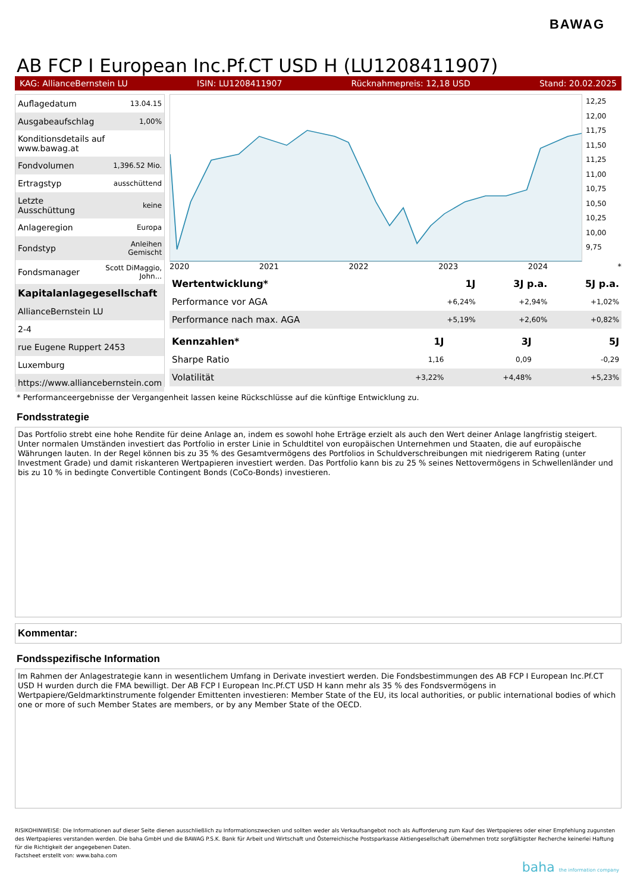BAWAG
AB FCP I European Inc.Pf.CT USD H (LU1208411907)
KAG: AllianceBernstein LU ISIN: LU1208411907 Rücknahmepreis: 12,18 USD Stand: 20.02.2025
| Auflagedatum | 13.04.15 |
| Ausgabeaufschlag | 1,00% |
| Konditionsdetails auf www.bawag.at | |
| Fondvolumen | 1,396.52 Mio. |
| Ertragstyp | ausschüttend |
| Letzte Ausschüttung | keine |
| Anlageregion | Europa |
| Fondstyp | Anleihen Gemischt |
| Fondsmanager | Scott DiMaggio, John... |
| Kapitalanlagegesellschaft | |
| AllianceBernstein LU | |
| 2-4 | |
| rue Eugene Ruppert 2453 | |
| Luxemburg | |
| https://www.alliancebernstein.com | |
12,25 12,00 11,75 11,50 11,25 11,00 10,75 10,50 10,25 10,00 9,75
2020 2021 2022 2023 2024 *
| Wertentwicklung* | 1J | 3J p.a. | 5J p.a. |
| --- | --- | --- | --- |
| Performance vor AGA | +6,24% | +2,94% | +1,02% |
| Performance nach max. AGA | +5,19% | +2,60% | +0,82% |
| Kennzahlen* | 1J | 3J | 5J |
| --- | --- | --- | --- |
| Sharpe Ratio | 1,16 | 0,09 | -0,29 |
| Volatilität | +3,22% | +4,48% | +5,23% |
* Performanceergebnisse der Vergangenheit lassen keine Rückschlüsse auf die künftige Entwicklung zu.
Fondsstrategie
Das Portfolio strebt eine hohe Rendite für deine Anlage an, indem es sowohl hohe Erträge erzielt als auch den Wert deiner Anlage langfristig steigert.
Unter normalen Umständen investiert das Portfolio in erster Linie in Schuldtitel von europäischen Unternehmen und Staaten, die auf europäische Währungen lauten. In der Regel können bis zu 35 % des Gesamtvermögens des Portfolios in Schuldverschreibungen mit niedrigerem Rating (unter Investment Grade) und damit riskanteren Wertpapieren investiert werden. Das Portfolio kann bis zu 25 % seines Nettovermögens in Schwellenländer und bis zu 10 % in bedingte Convertible Contingent Bonds (CoCo-Bonds) investieren.
Kommentar:
Fondsspezifische Information
Im Rahmen der Anlagestrategie kann in wesentlichem Umfang in Derivate investiert werden. Die Fondsbestimmungen des AB FCP I European Inc.Pf.CT USD H wurden durch die FMA bewilligt. Der AB FCP I European Inc.Pf.CT USD H kann mehr als 35 % des Fondsvermögens in Wertpapiere/Geldmarktinstrumente folgender Emittenten investieren: Member State of the EU, its local authorities, or public international bodies of which one or more of such Member States are members, or by any Member State of the OECD.
RISIKOHINWEISE: Die Informationen auf dieser Seite dienen ausschließlich zu Informationszwecken und sollten weder als Verkaufsangebot noch als Aufforderung zum Kauf des Wertpapieres oder einer Empfehlung zugunsten des Wertpapieres verstanden werden. Die baha GmbH und die BAWAG P.S.K. Bank für Arbeit und Wirtschaft und Österreichische Postsparkasse Aktiengesellschaft übernehmen trotz sorgfältigster Recherche keinerlei Haftung für die Richtigkeit der angegebenen Daten.
Factsheet erstellt von: www.baha.com
baha the information company